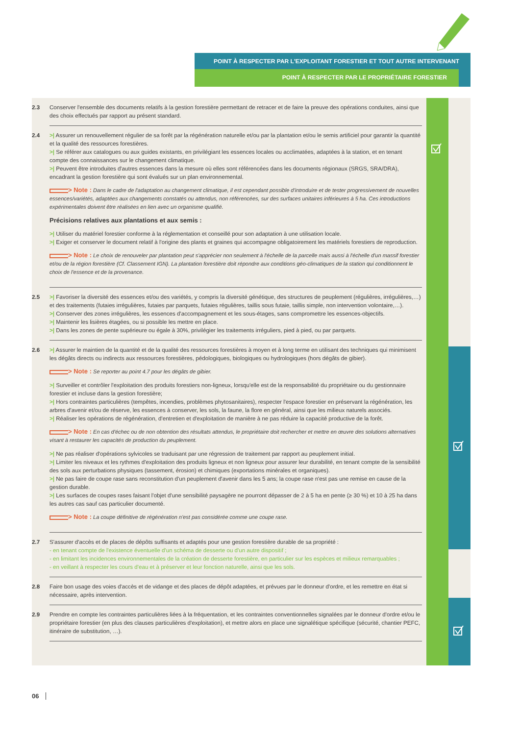POINT À RESPECTER PAR L'EXPLOITANT FORESTIER ET TOUT AUTRE INTERVENANT
POINT À RESPECTER PAR LE PROPRIÉTAIRE FORESTIER
2.3 Conserver l'ensemble des documents relatifs à la gestion forestière permettant de retracer et de faire la preuve des opérations conduites, ainsi que des choix effectués par rapport au présent standard.
2.4 >| Assurer un renouvellement régulier de sa forêt par la régénération naturelle et/ou par la plantation et/ou le semis artificiel pour garantir la quantité et la qualité des ressources forestières.
>| Se référer aux catalogues ou aux guides existants, en privilégiant les essences locales ou acclimatées, adaptées à la station, et en tenant compte des connaissances sur le changement climatique.
>| Peuvent être introduites d'autres essences dans la mesure où elles sont référencées dans les documents régionaux (SRGS, SRA/DRA), encadrant la gestion forestière qui sont évalués sur un plan environnemental.
> Note : Dans le cadre de l'adaptation au changement climatique, il est cependant possible d'introduire et de tester progressivement de nouvelles essences/variétés, adaptées aux changements constatés ou attendus, non référencées, sur des surfaces unitaires inférieures à 5 ha. Ces introductions expérimentales doivent être réalisées en lien avec un organisme qualifié.
Précisions relatives aux plantations et aux semis :
>| Utiliser du matériel forestier conforme à la réglementation et conseillé pour son adaptation à une utilisation locale.
>| Exiger et conserver le document relatif à l'origine des plants et graines qui accompagne obligatoirement les matériels forestiers de reproduction.
> Note : Le choix de renouveler par plantation peut s'apprécier non seulement à l'échelle de la parcelle mais aussi à l'échelle d'un massif forestier et/ou de la région forestière (Cf. Classement IGN). La plantation forestière doit répondre aux conditions géo-climatiques de la station qui conditionnent le choix de l'essence et de la provenance.
2.5 >| Favoriser la diversité des essences et/ou des variétés, y compris la diversité génétique, des structures de peuplement (régulières, irrégulières,…) et des traitements (futaies irrégulières, futaies par parquets, futaies régulières, taillis sous futaie, taillis simple, non intervention volontaire,…).
>| Conserver des zones irrégulières, les essences d'accompagnement et les sous-étages, sans compromettre les essences-objectifs.
>| Maintenir les lisières étagées, ou si possible les mettre en place.
>| Dans les zones de pente supérieure ou égale à 30%, privilégier les traitements irréguliers, pied à pied, ou par parquets.
2.6 >| Assurer le maintien de la quantité et de la qualité des ressources forestières à moyen et à long terme en utilisant des techniques qui minimisent les dégâts directs ou indirects aux ressources forestières, pédologiques, biologiques ou hydrologiques (hors dégâts de gibier).
> Note : Se reporter au point 4.7 pour les dégâts de gibier.
>| Surveiller et contrôler l'exploitation des produits forestiers non-ligneux, lorsqu'elle est de la responsabilité du propriétaire ou du gestionnaire forestier et incluse dans la gestion forestière;
>| Hors contraintes particulières (tempêtes, incendies, problèmes phytosanitaires), respecter l'espace forestier en préservant la régénération, les arbres d'avenir et/ou de réserve, les essences à conserver, les sols, la faune, la flore en général, ainsi que les milieux naturels associés.
>| Réaliser les opérations de régénération, d'entretien et d'exploitation de manière à ne pas réduire la capacité productive de la forêt.
> Note : En cas d'échec ou de non obtention des résultats attendus, le propriétaire doit rechercher et mettre en œuvre des solutions alternatives visant à restaurer les capacités de production du peuplement.
>| Ne pas réaliser d'opérations sylvicoles se traduisant par une régression de traitement par rapport au peuplement initial.
>| Limiter les niveaux et les rythmes d'exploitation des produits ligneux et non ligneux pour assurer leur durabilité, en tenant compte de la sensibilité des sols aux perturbations physiques (tassement, érosion) et chimiques (exportations minérales et organiques).
>| Ne pas faire de coupe rase sans reconstitution d'un peuplement d'avenir dans les 5 ans; la coupe rase n'est pas une remise en cause de la gestion durable.
>| Les surfaces de coupes rases faisant l'objet d'une sensibilité paysagère ne pourront dépasser de 2 à 5 ha en pente (≥ 30 %) et 10 à 25 ha dans les autres cas sauf cas particulier documenté.
> Note : La coupe définitive de régénération n'est pas considérée comme une coupe rase.
2.7 S'assurer d'accès et de places de dépôts suffisants et adaptés pour une gestion forestière durable de sa propriété :
- en tenant compte de l'existence éventuelle d'un schéma de desserte ou d'un autre dispositif ;
- en limitant les incidences environnementales de la création de desserte forestière, en particulier sur les espèces et milieux remarquables ;
- en veillant à respecter les cours d'eau et à préserver et leur fonction naturelle, ainsi que les sols.
2.8 Faire bon usage des voies d'accès et de vidange et des places de dépôt adaptées, et prévues par le donneur d'ordre, et les remettre en état si nécessaire, après intervention.
2.9 Prendre en compte les contraintes particulières liées à la fréquentation, et les contraintes conventionnelles signalées par le donneur d'ordre et/ou le propriétaire forestier (en plus des clauses particulières d'exploitation), et mettre alors en place une signalétique spécifique (sécurité, chantier PEFC, itinéraire de substitution, …).
06